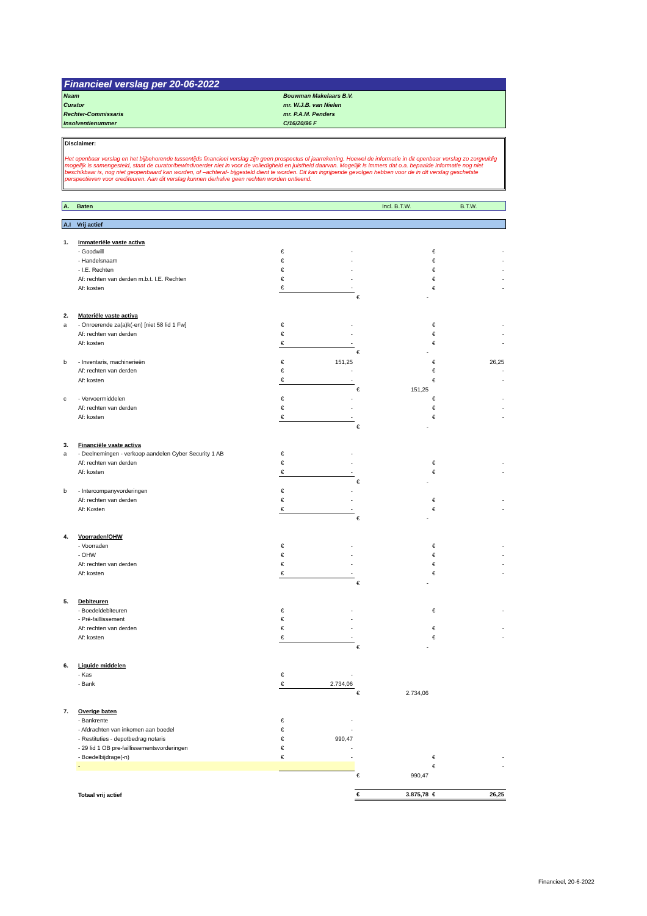Financieel verslag per 20-06-2022
Naam Bouwman Makelaars B.V.
Curator mr. W.J.B. van Nielen
Rechter-Commissaris mr. P.A.M. Penders
Insolventienummer C/16/20/96 F
Disclaimer:
Het openbaar verslag en het bijbehorende tussentijds financieel verslag zijn geen prospectus of jaarrekening. Hoewel de informatie in dit openbaar verslag zo zorgvuldig mogelijk is samengesteld, staat de curator/bewindvoerder niet in voor de volledigheid en juistheid daarvan. Mogelijk is immers dat o.a. bepaalde informatie nog niet beschikbaar is, nog niet geopenbaard kan worden, of –achteraf- bijgesteld dient te worden. Dit kan ingrijpende gevolgen hebben voor de in dit verslag geschetste perspectieven voor crediteuren. Aan dit verslag kunnen derhalve geen rechten worden ontleend.
A. Baten Incl. B.T.W. B.T.W.
A.I Vrij actief
| 1. | Immateriële vaste activa | | | | | | |
| | - Goodwill | € | - | | | € | - |
| | - Handelsnaam | € | - | | | € | - |
| | - I.E. Rechten | € | - | | | € | - |
| | Af: rechten van derden m.b.t. I.E. Rechten | € | - | | | € | - |
| | Af: kosten | € | - | | | € | - |
| | | | | € | - | | |
| 2. | Materiële vaste activa | | | | | | |
| a | - Onroerende za(a)k(-en) [niet 58 lid 1 Fw] | € | - | | | € | - |
| | Af: rechten van derden | € | - | | | € | - |
| | Af: kosten | € | - | | | € | - |
| | | | | € | - | | |
| b | - Inventaris, machinerieën | € | 151,25 | | | € | 26,25 |
| | Af: rechten van derden | € | - | | | € | - |
| | Af: kosten | € | - | | | € | - |
| | | | | € | 151,25 | | |
| c | - Vervoermiddelen | € | - | | | € | - |
| | Af: rechten van derden | € | - | | | € | - |
| | Af: kosten | € | - | | | € | - |
| | | | | € | - | | |
| 3. | Financiële vaste activa | | | | | | |
| a | - Deelnemingen - verkoop aandelen Cyber Security 1 AB | € | - | | | | |
| | Af: rechten van derden | € | - | | | € | - |
| | Af: kosten | € | - | | | € | - |
| | | | | € | - | | |
| b | - Intercompanyvorderingen | € | - | | | | |
| | Af: rechten van derden | € | - | | | € | - |
| | Af: Kosten | € | - | | | € | - |
| | | | | € | - | | |
| 4. | Voorraden/OHW | | | | | | |
| | - Voorraden | € | - | | | € | - |
| | - OHW | € | - | | | € | - |
| | Af: rechten van derden | € | - | | | € | - |
| | Af: kosten | € | - | | | € | - |
| | | | | € | - | | |
| 5. | Debiteuren | | | | | | |
| | - Boedeldebiteuren | € | - | | | € | - |
| | - Pré-faillissement | € | - | | | | |
| | Af: rechten van derden | € | - | | | € | - |
| | Af: kosten | € | - | | | € | - |
| | | | | € | - | | |
| 6. | Liquide middelen | | | | | | |
| | - Kas | € | - | | | | |
| | - Bank | € | 2.734,06 | | | | |
| | | | | € | 2.734,06 | | |
| 7. | Overige baten | | | | | | |
| | - Bankrente | € | - | | | | |
| | - Afdrachten van inkomen aan boedel | € | - | | | | |
| | - Restituties - depotbedrag notaris | € | 990,47 | | | | |
| | - 29 lid 1 OB pre-faillissementsvorderingen | € | - | | | | |
| | - Boedelbijdrage(-n) | € | - | | | € | - |
| | - | | | | | € | - |
| | | | | € | 990,47 | | |
| | Totaal vrij actief | | | € | 3.875,78 | € | 26,25 |
Financieel, 20-6-2022